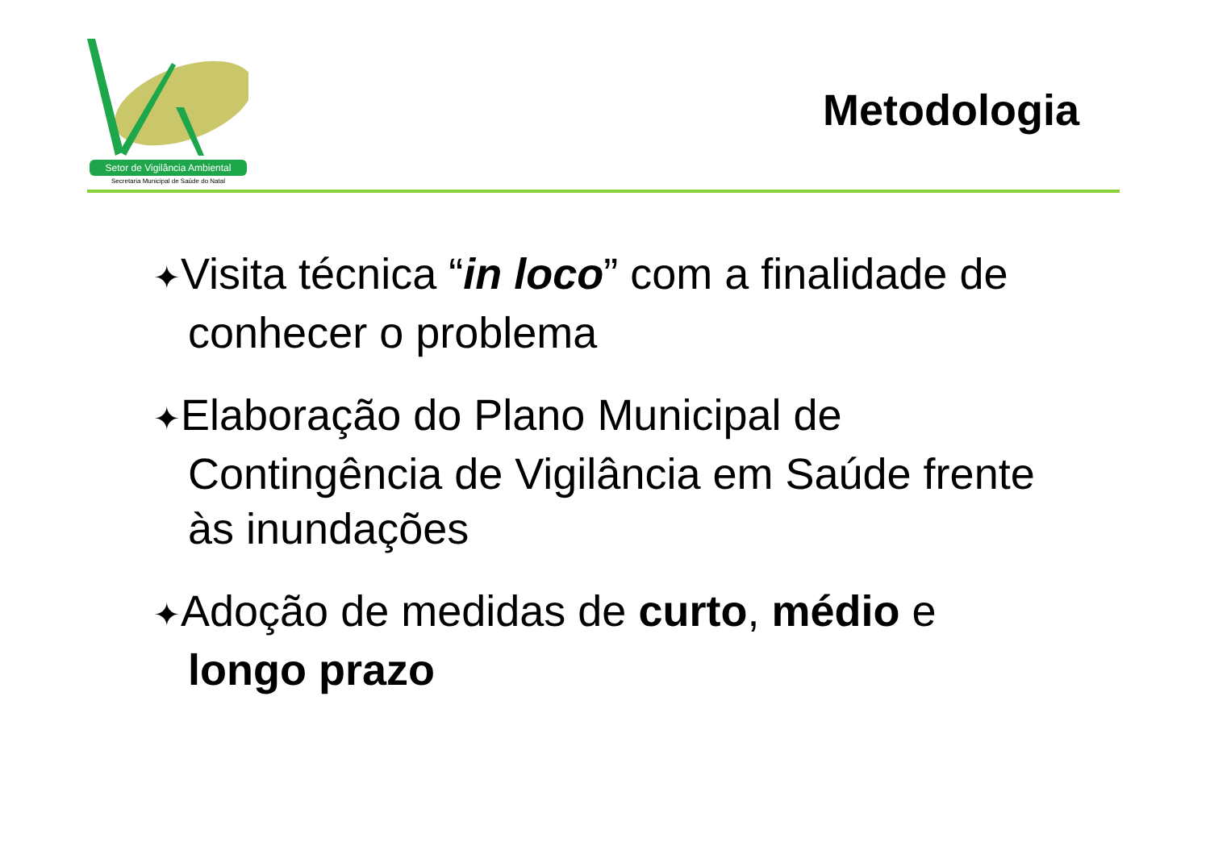Setor de Vigilância Ambiental
Secretaria Municipal de Saúde do Natal
Metodologia
✦Visita técnica “in loco” com a finalidade de conhecer o problema
✦Elaboração do Plano Municipal de Contingência de Vigilância em Saúde frente às inundações
✦Adoção de medidas de curto, médio e longo prazo